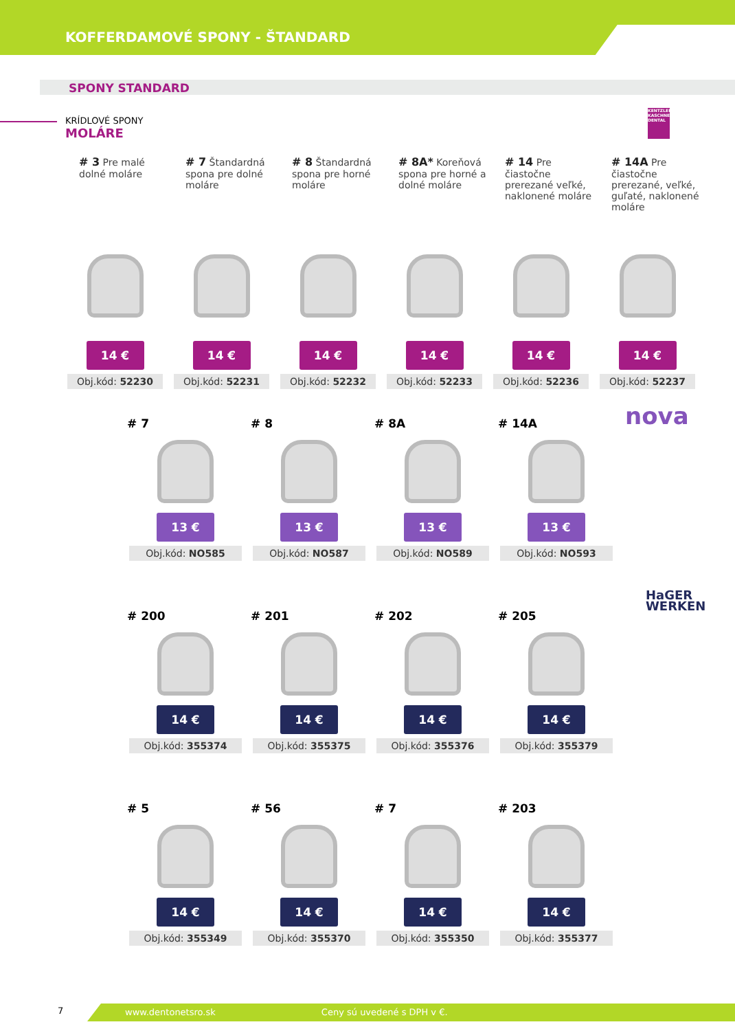KOFFERDAMOVÉ SPONY - ŠTANDARD
SPONY STANDARD
KRÍDLOVÉ SPONY
MOLÁRE
KENTZLER KASCHNER DENTAL
# 3 Pre malé dolné moláre
14 €
Obj.kód: 52230
# 7 Štandardná spona pre dolné moláre
14 €
Obj.kód: 52231
# 8 Štandardná spona pre horné moláre
14 €
Obj.kód: 52232
# 8A* Koreňová spona pre horné a dolné moláre
14 €
Obj.kód: 52233
# 14 Pre čiastočne prerezané veľké, naklonené moláre
14 €
Obj.kód: 52236
# 14A Pre čiastočne prerezané, veľké, guľaté, naklonené moláre
14 €
Obj.kód: 52237
nova
# 7
13 €
Obj.kód: NO585
# 8
13 €
Obj.kód: NO587
# 8A
13 €
Obj.kód: NO589
# 14A
13 €
Obj.kód: NO593
HaGER
WERKEN
# 200
14 €
Obj.kód: 355374
# 201
14 €
Obj.kód: 355375
# 202
14 €
Obj.kód: 355376
# 205
14 €
Obj.kód: 355379
# 5
14 €
Obj.kód: 355349
# 56
14 €
Obj.kód: 355370
# 7
14 €
Obj.kód: 355350
# 203
14 €
Obj.kód: 355377
7
www.dentonetsro.sk Ceny sú uvedené s DPH v €.